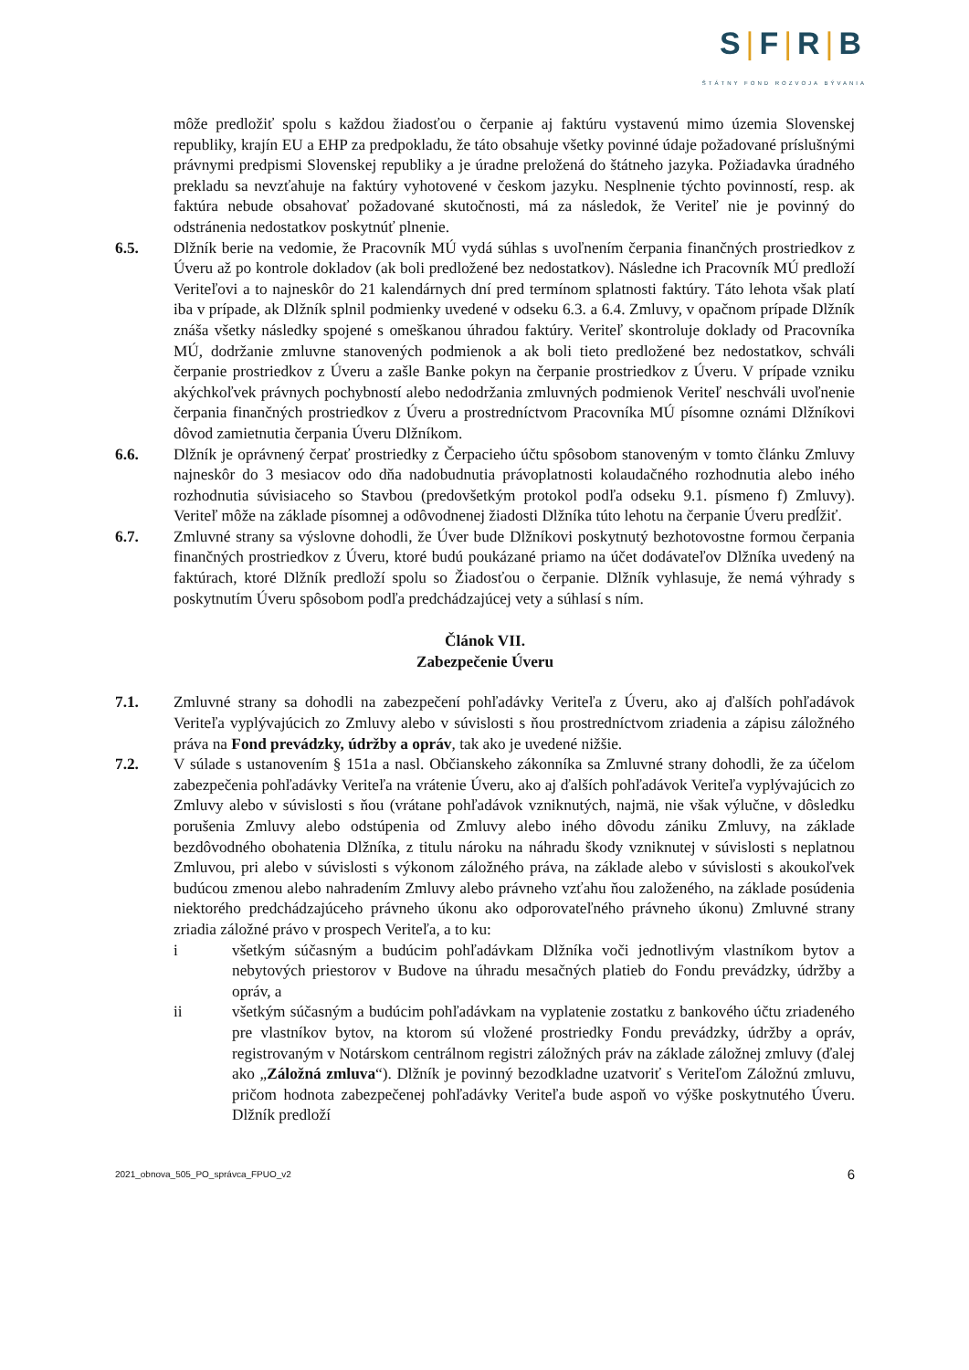S|F|R|B
ŠTÁTNY FOND ROZVOJA BÝVANIA
môže predložiť spolu s každou žiadosťou o čerpanie aj faktúru vystavenú mimo územia Slovenskej republiky, krajín EU a EHP za predpokladu, že táto obsahuje všetky povinné údaje požadované príslušnými právnymi predpismi Slovenskej republiky a je úradne preložená do štátneho jazyka. Požiadavka úradného prekladu sa nevzťahuje na faktúry vyhotovené v českom jazyku. Nesplnenie týchto povinností, resp. ak faktúra nebude obsahovať požadované skutočnosti, má za následok, že Veriteľ nie je povinný do odstránenia nedostatkov poskytnúť plnenie.
6.5. Dlžník berie na vedomie, že Pracovník MÚ vydá súhlas s uvoľnením čerpania finančných prostriedkov z Úveru až po kontrole dokladov (ak boli predložené bez nedostatkov). Následne ich Pracovník MÚ predloží Veriteľovi a to najneskôr do 21 kalendárnych dní pred termínom splatnosti faktúry. Táto lehota však platí iba v prípade, ak Dlžník splnil podmienky uvedené v odseku 6.3. a 6.4. Zmluvy, v opačnom prípade Dlžník znáša všetky následky spojené s omeškanou úhradou faktúry. Veriteľ skontroluje doklady od Pracovníka MÚ, dodržanie zmluvne stanovených podmienok a ak boli tieto predložené bez nedostatkov, schváli čerpanie prostriedkov z Úveru a zašle Banke pokyn na čerpanie prostriedkov z Úveru. V prípade vzniku akýchkoľvek právnych pochybností alebo nedodržania zmluvných podmienok Veriteľ neschváli uvoľnenie čerpania finančných prostriedkov z Úveru a prostredníctvom Pracovníka MÚ písomne oznámi Dlžníkovi dôvod zamietnutia čerpania Úveru Dlžníkom.
6.6. Dlžník je oprávnený čerpať prostriedky z Čerpacieho účtu spôsobom stanoveným v tomto článku Zmluvy najneskôr do 3 mesiacov odo dňa nadobudnutia právoplatnosti kolaudačného rozhodnutia alebo iného rozhodnutia súvisiaceho so Stavbou (predovšetkým protokol podľa odseku 9.1. písmeno f) Zmluvy). Veriteľ môže na základe písomnej a odôvodnenej žiadosti Dlžníka túto lehotu na čerpanie Úveru predĺžiť.
6.7. Zmluvné strany sa výslovne dohodli, že Úver bude Dlžníkovi poskytnutý bezhotovostne formou čerpania finančných prostriedkov z Úveru, ktoré budú poukázané priamo na účet dodávateľov Dlžníka uvedený na faktúrach, ktoré Dlžník predloží spolu so Žiadosťou o čerpanie. Dlžník vyhlasuje, že nemá výhrady s poskytnutím Úveru spôsobom podľa predchádzajúcej vety a súhlasí s ním.
Článok VII.
Zabezpečenie Úveru
7.1. Zmluvné strany sa dohodli na zabezpečení pohľadávky Veriteľa z Úveru, ako aj ďalších pohľadávok Veriteľa vyplývajúcich zo Zmluvy alebo v súvislosti s ňou prostredníctvom zriadenia a zápisu záložného práva na Fond prevádzky, údržby a opráv, tak ako je uvedené nižšie.
7.2. V súlade s ustanovením § 151a a nasl. Občianskeho zákonníka sa Zmluvné strany dohodli, že za účelom zabezpečenia pohľadávky Veriteľa na vrátenie Úveru, ako aj ďalších pohľadávok Veriteľa vyplývajúcich zo Zmluvy alebo v súvislosti s ňou (vrátane pohľadávok vzniknutých, najmä, nie však výlučne, v dôsledku porušenia Zmluvy alebo odstúpenia od Zmluvy alebo iného dôvodu zániku Zmluvy, na základe bezdôvodného obohatenia Dlžníka, z titulu nároku na náhradu škody vzniknutej v súvislosti s neplatnou Zmluvou, pri alebo v súvislosti s výkonom záložného práva, na základe alebo v súvislosti s akoukoľvek budúcou zmenou alebo nahradením Zmluvy alebo právneho vzťahu ňou založeného, na základe posúdenia niektorého predchádzajúceho právneho úkonu ako odporovateľného právneho úkonu) Zmluvné strany zriadia záložné právo v prospech Veriteľa, a to ku:
i všetkým súčasným a budúcim pohľadávkam Dlžníka voči jednotlivým vlastníkom bytov a nebytových priestorov v Budove na úhradu mesačných platieb do Fondu prevádzky, údržby a opráv, a
ii všetkým súčasným a budúcim pohľadávkam na vyplatenie zostatku z bankového účtu zriadeného pre vlastníkov bytov, na ktorom sú vložené prostriedky Fondu prevádzky, údržby a opráv, registrovaným v Notárskom centrálnom registri záložných práv na základe záložnej zmluvy (ďalej ako „Záložná zmluva“). Dlžník je povinný bezodkladne uzatvoriť s Veriteľom Záložnú zmluvu, pričom hodnota zabezpečenej pohľadávky Veriteľa bude aspoň vo výške poskytnutého Úveru. Dlžník predloží
2021_obnova_505_PO_správca_FPUO_v2 6